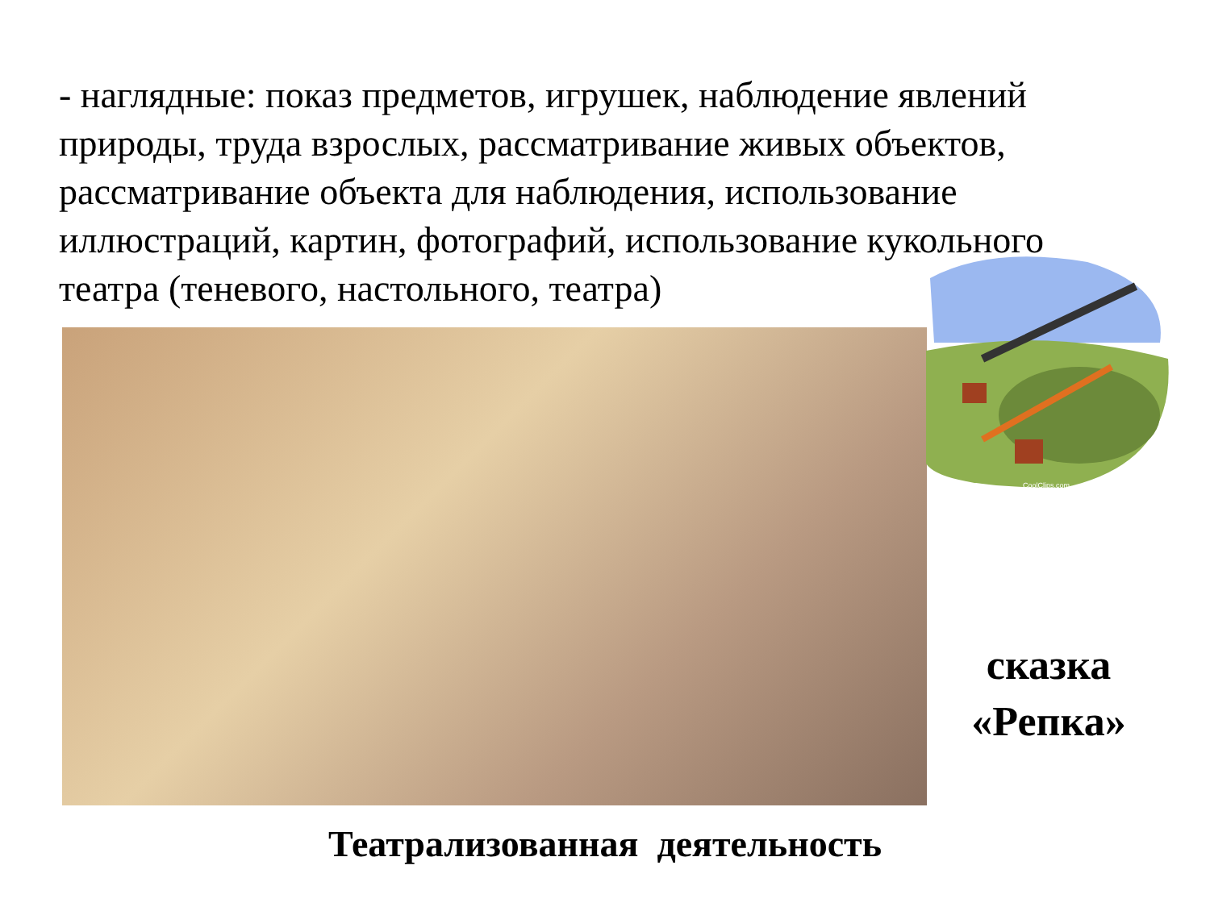- наглядные: показ предметов, игрушек, наблюдение явлений природы, труда взрослых, рассматривание живых объектов, рассматривание объекта для наблюдения, использование иллюстраций, картин, фотографий, использование кукольного театра (теневого, настольного, театра)
CoolClips.com
сказка
«Репка»
Театрализованная деятельность